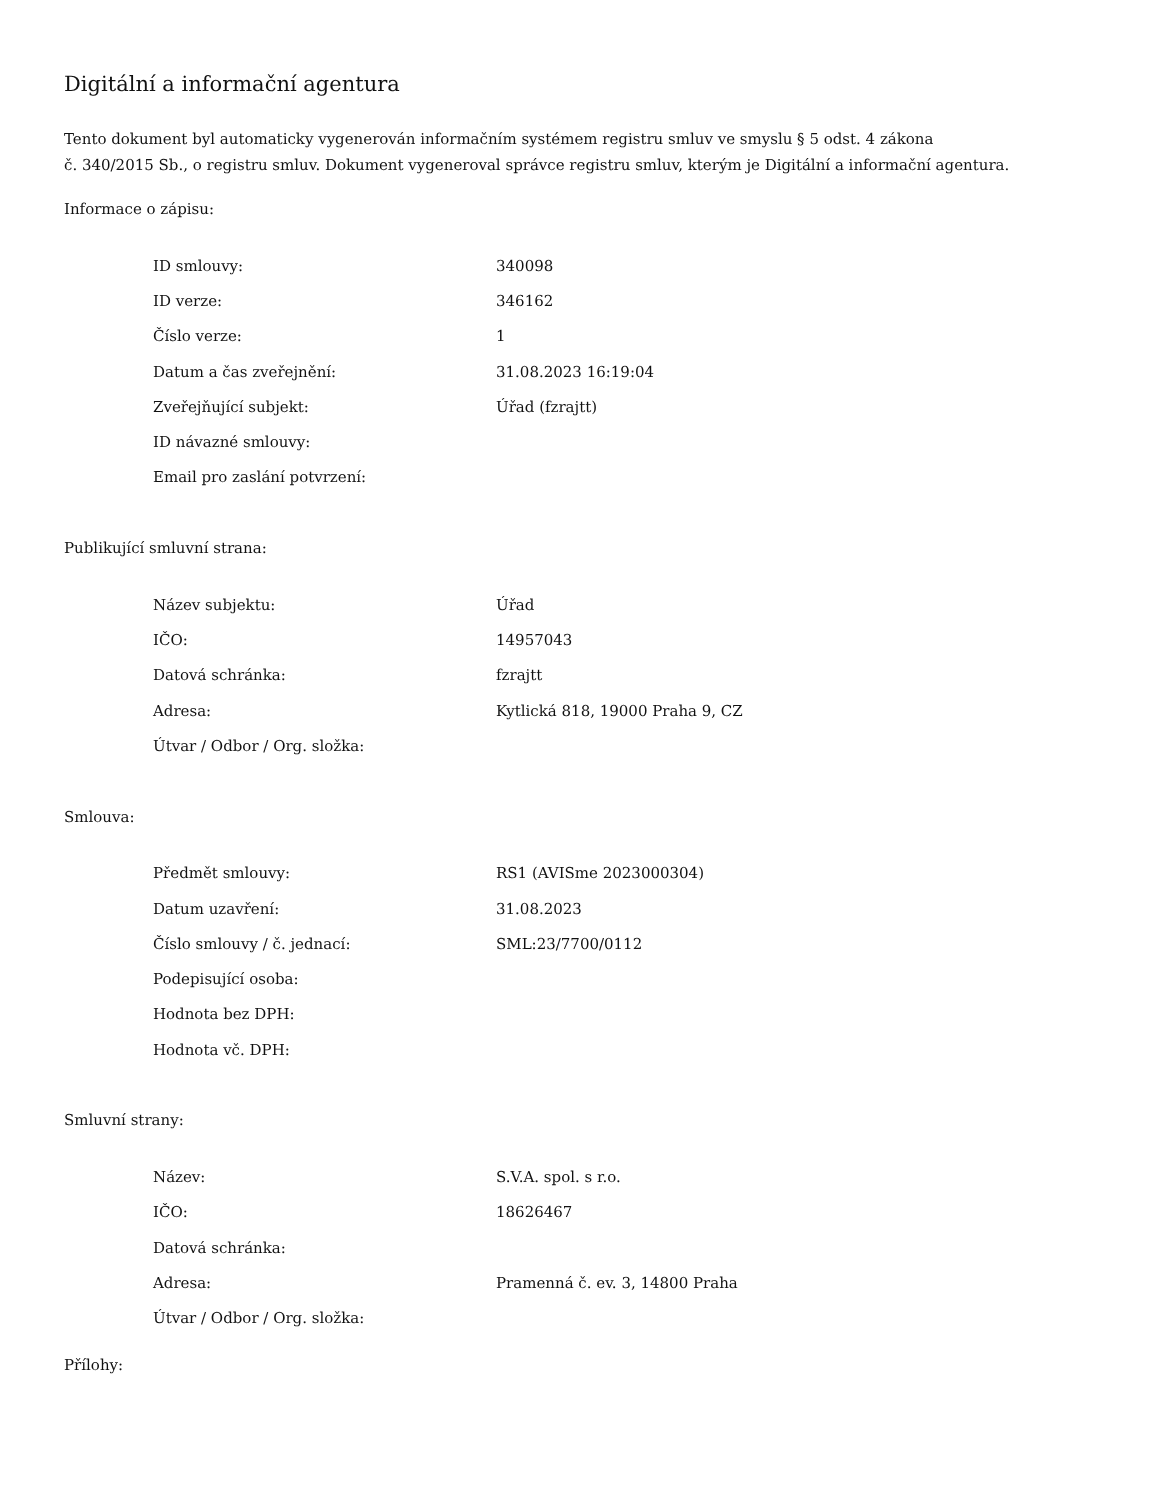Digitální a informační agentura
Tento dokument byl automaticky vygenerován informačním systémem registru smluv ve smyslu § 5 odst. 4 zákona
č. 340/2015 Sb., o registru smluv. Dokument vygeneroval správce registru smluv, kterým je Digitální a informační agentura.
Informace o zápisu:
| ID smlouvy: | 340098 |
| ID verze: | 346162 |
| Číslo verze: | 1 |
| Datum a čas zveřejnění: | 31.08.2023 16:19:04 |
| Zveřejňující subjekt: | Úřad (fzrajtt) |
| ID návazné smlouvy: | |
| Email pro zaslání potvrzení: | |
Publikující smluvní strana:
| Název subjektu: | Úřad |
| IČO: | 14957043 |
| Datová schránka: | fzrajtt |
| Adresa: | Kytlická 818, 19000 Praha 9, CZ |
| Útvar / Odbor / Org. složka: | |
Smlouva:
| Předmět smlouvy: | RS1 (AVISme 2023000304) |
| Datum uzavření: | 31.08.2023 |
| Číslo smlouvy / č. jednací: | SML:23/7700/0112 |
| Podepisující osoba: | |
| Hodnota bez DPH: | |
| Hodnota vč. DPH: | |
Smluvní strany:
| Název: | S.V.A. spol. s r.o. |
| IČO: | 18626467 |
| Datová schránka: | |
| Adresa: | Pramenná č. ev. 3, 14800 Praha |
| Útvar / Odbor / Org. složka: | |
Přílohy: